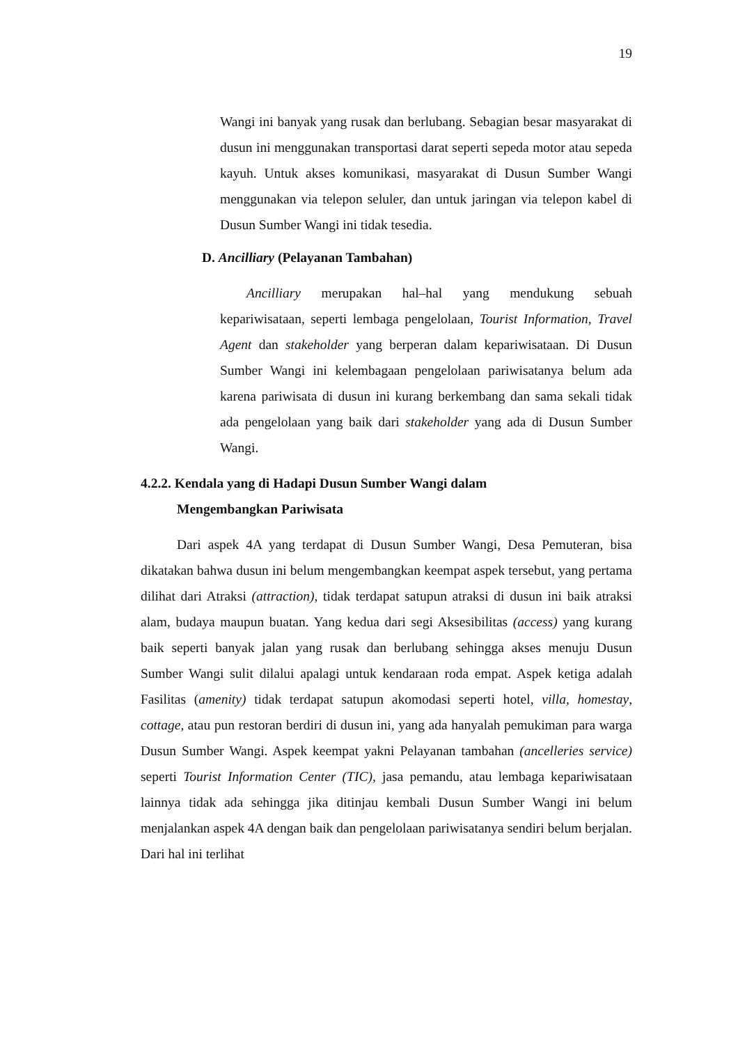19
Wangi ini banyak yang rusak dan berlubang. Sebagian besar masyarakat di dusun ini menggunakan transportasi darat seperti sepeda motor atau sepeda kayuh. Untuk akses komunikasi, masyarakat di Dusun Sumber Wangi menggunakan via telepon seluler, dan untuk jaringan via telepon kabel di Dusun Sumber Wangi ini tidak tesedia.
D. Ancilliary (Pelayanan Tambahan)
Ancilliary merupakan hal–hal yang mendukung sebuah kepariwisataan, seperti lembaga pengelolaan, Tourist Information, Travel Agent dan stakeholder yang berperan dalam kepariwisataan. Di Dusun Sumber Wangi ini kelembagaan pengelolaan pariwisatanya belum ada karena pariwisata di dusun ini kurang berkembang dan sama sekali tidak ada pengelolaan yang baik dari stakeholder yang ada di Dusun Sumber Wangi.
4.2.2. Kendala yang di Hadapi Dusun Sumber Wangi dalam
Mengembangkan Pariwisata
Dari aspek 4A yang terdapat di Dusun Sumber Wangi, Desa Pemuteran, bisa dikatakan bahwa dusun ini belum mengembangkan keempat aspek tersebut, yang pertama dilihat dari Atraksi (attraction), tidak terdapat satupun atraksi di dusun ini baik atraksi alam, budaya maupun buatan. Yang kedua dari segi Aksesibilitas (access) yang kurang baik seperti banyak jalan yang rusak dan berlubang sehingga akses menuju Dusun Sumber Wangi sulit dilalui apalagi untuk kendaraan roda empat. Aspek ketiga adalah Fasilitas (amenity) tidak terdapat satupun akomodasi seperti hotel, villa, homestay, cottage, atau pun restoran berdiri di dusun ini, yang ada hanyalah pemukiman para warga Dusun Sumber Wangi. Aspek keempat yakni Pelayanan tambahan (ancelleries service) seperti Tourist Information Center (TIC), jasa pemandu, atau lembaga kepariwisataan lainnya tidak ada sehingga jika ditinjau kembali Dusun Sumber Wangi ini belum menjalankan aspek 4A dengan baik dan pengelolaan pariwisatanya sendiri belum berjalan. Dari hal ini terlihat